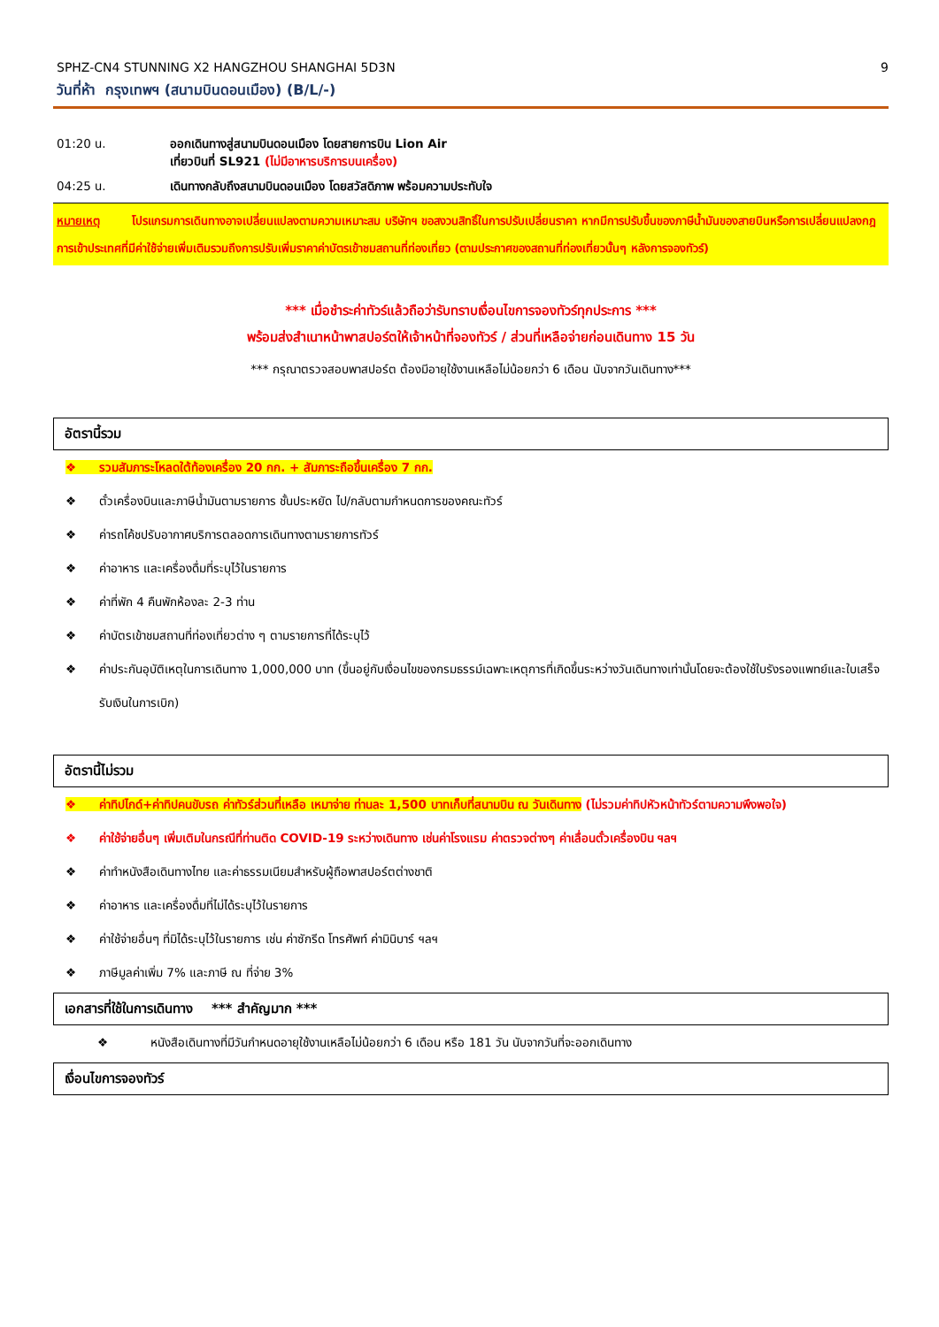SPHZ-CN4 STUNNING X2 HANGZHOU SHANGHAI 5D3N 9
วันที่ห้า กรุงเทพฯ (สนามบินดอนเมือง) (B/L/-)
01:20 น. ออกเดินทางสู่สนามบินดอนเมือง โดยสายการบิน Lion Air
เที่ยวบินที่ SL921 (ไม่มีอาหารบริการบนเครื่อง)
04:25 น. เดินทางกลับถึงสนามบินดอนเมือง โดยสวัสดิภาพ พร้อมความประทับใจ
หมายเหตุ โปรแกรมการเดินทางอาจเปลี่ยนแปลงตามความเหมาะสม บริษัทฯ ขอสงวนสิทธิ์ในการปรับเปลี่ยนราคา หากมีการปรับขึ้นของภาษีน้ำมันของสายบินหรือการเปลี่ยนแปลงกฎการเข้าประเทศที่มีค่าใช้จ่ายเพิ่มเติมรวมถึงการปรับเพิ่มราคาค่าบัตรเข้าชมสถานที่ท่องเที่ยว (ตามประกาศของสถานที่ท่องเที่ยวนั้นๆ หลังการจองทัวร์)
*** เมื่อชำระค่าทัวร์แล้วถือว่ารับทราบเงื่อนไขการจองทัวร์ทุกประการ ***
พร้อมส่งสำเนาหน้าพาสปอร์ตให้เจ้าหน้าที่จองทัวร์ / ส่วนที่เหลือจ่ายก่อนเดินทาง 15 วัน
*** กรุณาตรวจสอบพาสปอร์ต ต้องมีอายุใช้งานเหลือไม่น้อยกว่า 6 เดือน นับจากวันเดินทาง***
อัตรานี้รวม
❖ รวมสัมภาระโหลดใต้ท้องเครื่อง 20 กก. + สัมภาระถือขึ้นเครื่อง 7 กก.
❖ ตั๋วเครื่องบินและภาษีน้ำมันตามรายการ ชั้นประหยัด ไป/กลับตามกำหนดการของคณะทัวร์
❖ ค่ารถโค้ชปรับอากาศบริการตลอดการเดินทางตามรายการทัวร์
❖ ค่าอาหาร และเครื่องดื่มที่ระบุไว้ในรายการ
❖ ค่าที่พัก 4 คืนพักห้องละ 2-3 ท่าน
❖ ค่าบัตรเข้าชมสถานที่ท่องเที่ยวต่าง ๆ ตามรายการที่ได้ระบุไว้
❖ ค่าประกันอุบัติเหตุในการเดินทาง 1,000,000 บาท (ขึ้นอยู่กับเงื่อนไขของกรมธรรม์เฉพาะเหตุการที่เกิดขึ้นระหว่างวันเดินทางเท่านั้นโดยจะต้องใช้ใบรังรองแพทย์และใบเสร็จรับเงินในการเบิก)
อัตรานี้ไม่รวม
❖ ค่าทิปไกด์+ค่าทิปคนขับรถ ค่าทัวร์ส่วนที่เหลือ เหมาจ่าย ท่านละ 1,500 บาทเก็บที่สนามบิน ณ วันเดินทาง (ไม่รวมค่าทิปหัวหน้าทัวร์ตามความพึงพอใจ)
❖ ค่าใช้จ่ายอื่นๆ เพิ่มเติมในกรณีที่ท่านติด COVID-19 ระหว่างเดินทาง เช่นค่าโรงแรม ค่าตรวจต่างๆ ค่าเลื่อนตั๋วเครื่องบิน ฯลฯ
❖ ค่าทำหนังสือเดินทางไทย และค่าธรรมเนียมสำหรับผู้ถือพาสปอร์ตต่างชาติ
❖ ค่าอาหาร และเครื่องดื่มที่ไม่ได้ระบุไว้ในรายการ
❖ ค่าใช้จ่ายอื่นๆ ที่มิได้ระบุไว้ในรายการ เช่น ค่าซักรีด โทรศัพท์ ค่ามินิบาร์ ฯลฯ
❖ ภาษีมูลค่าเพิ่ม 7% และภาษี ณ ที่จ่าย 3%
เอกสารที่ใช้ในการเดินทาง *** สำคัญมาก ***
❖ หนังสือเดินทางที่มีวันกำหนดอายุใช้งานเหลือไม่น้อยกว่า 6 เดือน หรือ 181 วัน นับจากวันที่จะออกเดินทาง
เงื่อนไขการจองทัวร์